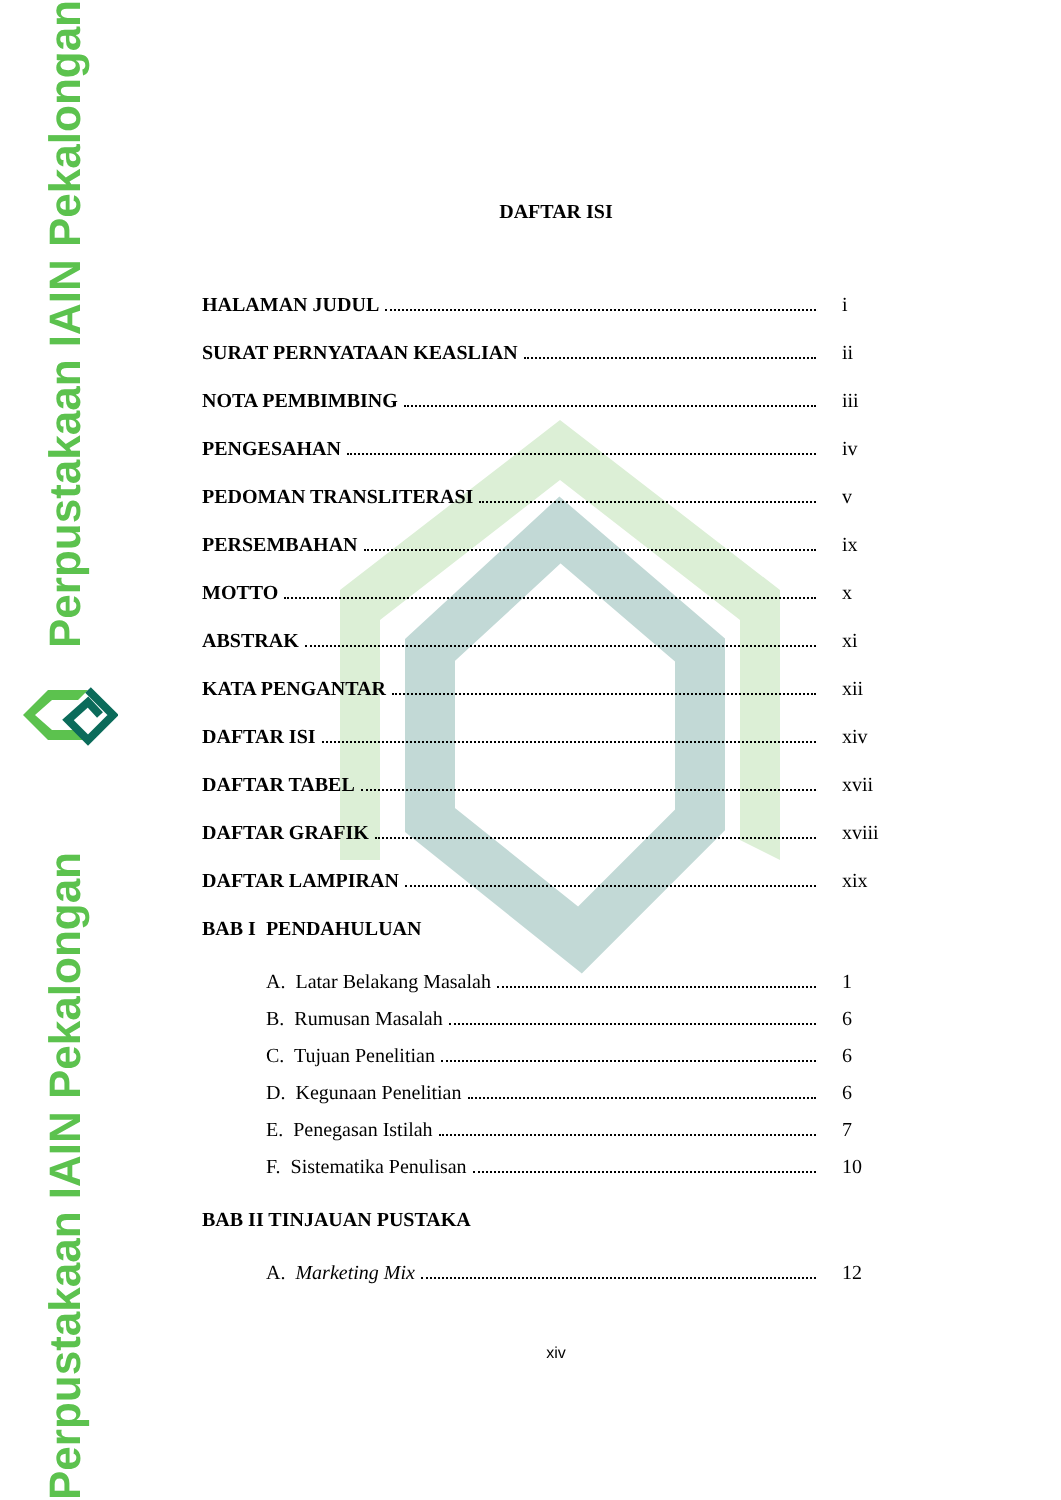Perpustakaan IAIN Pekalongan
Perpustakaan IAIN Pekalongan
DAFTAR ISI
HALAMAN JUDUL i
SURAT PERNYATAAN KEASLIAN ii
NOTA PEMBIMBING iii
PENGESAHAN iv
PEDOMAN TRANSLITERASI v
PERSEMBAHAN ix
MOTTO x
ABSTRAK xi
KATA PENGANTAR xii
DAFTAR ISI xiv
DAFTAR TABEL xvii
DAFTAR GRAFIK xviii
DAFTAR LAMPIRAN xix
BAB I PENDAHULUAN
A. Latar Belakang Masalah 1
B. Rumusan Masalah 6
C. Tujuan Penelitian 6
D. Kegunaan Penelitian 6
E. Penegasan Istilah 7
F. Sistematika Penulisan 10
BAB II TINJAUAN PUSTAKA
A. Marketing Mix 12
xiv